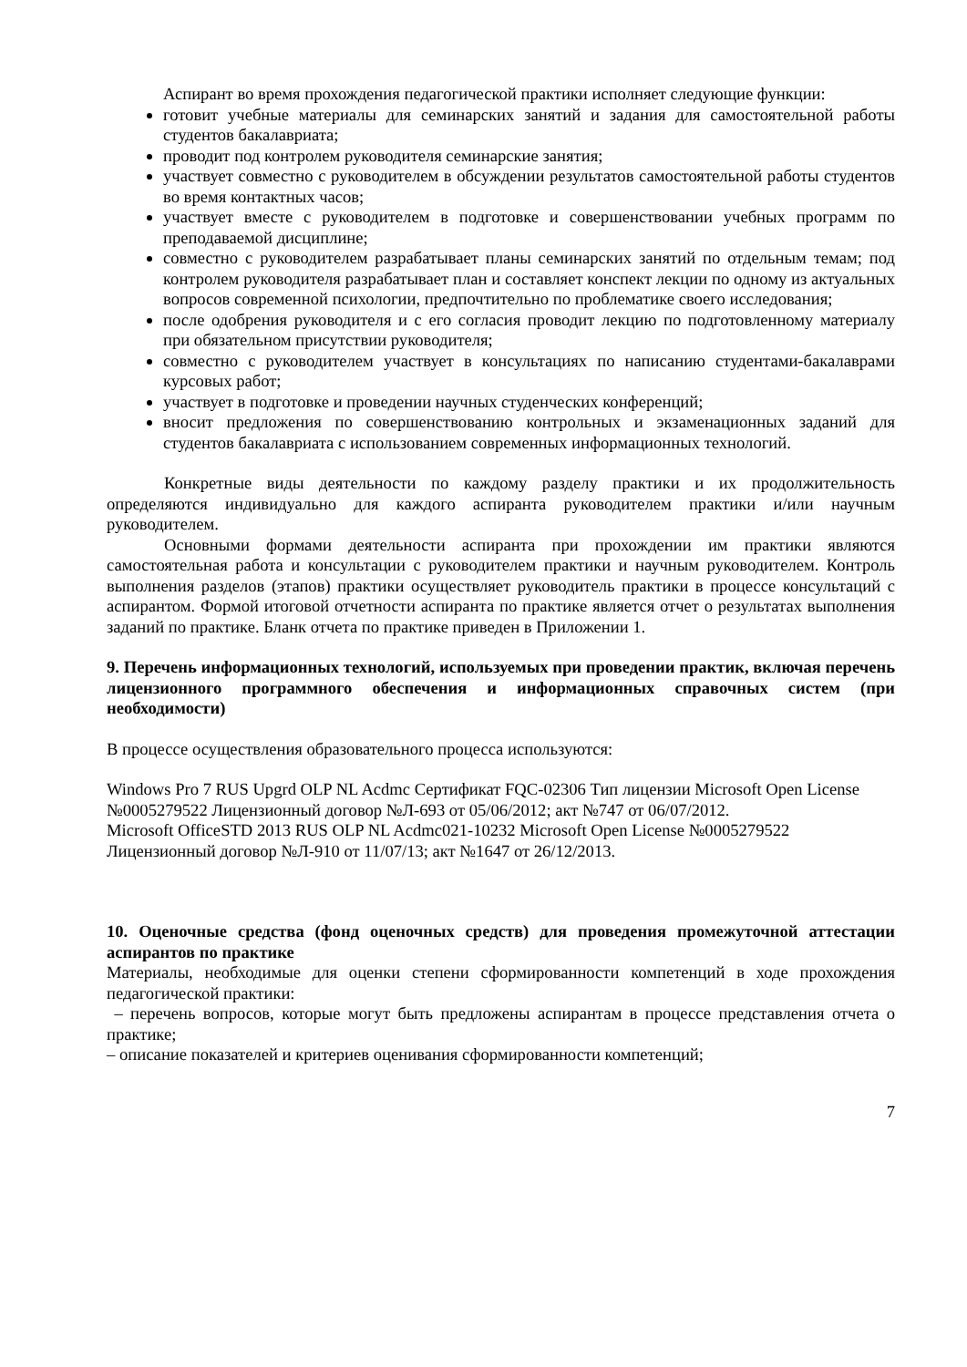Аспирант во время прохождения педагогической практики исполняет следующие функции:
готовит учебные материалы для семинарских занятий и задания для самостоятельной работы студентов бакалавриата;
проводит под контролем руководителя семинарские занятия;
участвует совместно с руководителем в обсуждении результатов самостоятельной работы студентов во время контактных часов;
участвует вместе с руководителем в подготовке и совершенствовании учебных программ по преподаваемой дисциплине;
совместно с руководителем разрабатывает планы семинарских занятий по отдельным темам; под контролем руководителя разрабатывает план и составляет конспект лекции по одному из актуальных вопросов современной психологии, предпочтительно по проблематике своего исследования;
после одобрения руководителя и с его согласия проводит лекцию по подготовленному материалу при обязательном присутствии руководителя;
совместно с руководителем участвует в консультациях по написанию студентами-бакалаврами курсовых работ;
участвует в подготовке и проведении научных студенческих конференций;
вносит предложения по совершенствованию контрольных и экзаменационных заданий для студентов бакалавриата с использованием современных информационных технологий.
Конкретные виды деятельности по каждому разделу практики и их продолжительность определяются индивидуально для каждого аспиранта руководителем практики и/или научным руководителем.
Основными формами деятельности аспиранта при прохождении им практики являются самостоятельная работа и консультации с руководителем практики и научным руководителем. Контроль выполнения разделов (этапов) практики осуществляет руководитель практики в процессе консультаций с аспирантом. Формой итоговой отчетности аспиранта по практике является отчет о результатах выполнения заданий по практике. Бланк отчета по практике приведен в Приложении 1.
9. Перечень информационных технологий, используемых при проведении практик, включая перечень лицензионного программного обеспечения и информационных справочных систем (при необходимости)
В процессе осуществления образовательного процесса используются:
Windows Pro 7 RUS Upgrd OLP NL Acdmc Сертификат FQC-02306 Тип лицензии Microsoft Open License №0005279522 Лицензионный договор №Л-693 от 05/06/2012; акт №747 от 06/07/2012.
Microsoft OfficeSTD 2013 RUS OLP NL Acdmc021-10232 Microsoft Open License №0005279522 Лицензионный договор №Л-910 от 11/07/13; акт №1647 от 26/12/2013.
10. Оценочные средства (фонд оценочных средств) для проведения промежуточной аттестации аспирантов по практике
Материалы, необходимые для оценки степени сформированности компетенций в ходе прохождения педагогической практики:
– перечень вопросов, которые могут быть предложены аспирантам в процессе представления отчета о практике;
– описание показателей и критериев оценивания сформированности компетенций;
7